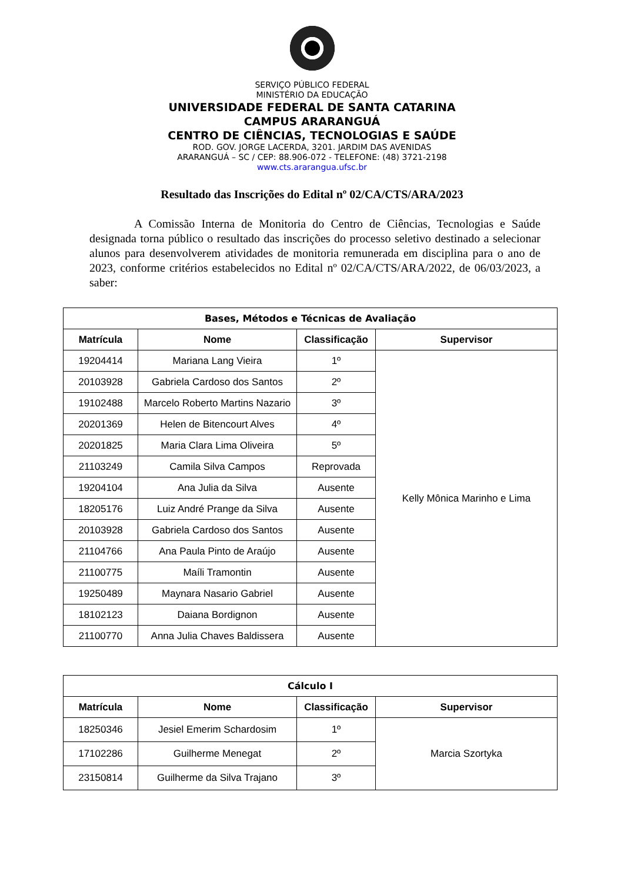SERVIÇO PÚBLICO FEDERAL
MINISTÉRIO DA EDUCAÇÃO
UNIVERSIDADE FEDERAL DE SANTA CATARINA
CAMPUS ARARANGUÁ
CENTRO DE CIÊNCIAS, TECNOLOGIAS E SAÚDE
ROD. GOV. JORGE LACERDA, 3201. JARDIM DAS AVENIDAS
ARARANGUÁ – SC / CEP: 88.906-072 - TELEFONE: (48) 3721-2198
www.cts.ararangua.ufsc.br
Resultado das Inscrições do Edital nº 02/CA/CTS/ARA/2023
A Comissão Interna de Monitoria do Centro de Ciências, Tecnologias e Saúde designada torna público o resultado das inscrições do processo seletivo destinado a selecionar alunos para desenvolverem atividades de monitoria remunerada em disciplina para o ano de 2023, conforme critérios estabelecidos no Edital nº 02/CA/CTS/ARA/2022, de 06/03/2023, a saber:
| Bases, Métodos e Técnicas de Avaliação | | | |
| --- | --- | --- | --- |
| Matrícula | Nome | Classificação | Supervisor |
| 19204414 | Mariana Lang Vieira | 1º | Kelly Mônica Marinho e Lima |
| 20103928 | Gabriela Cardoso dos Santos | 2º | |
| 19102488 | Marcelo Roberto Martins Nazario | 3º | |
| 20201369 | Helen de Bitencourt Alves | 4º | |
| 20201825 | Maria Clara Lima Oliveira | 5º | |
| 21103249 | Camila Silva Campos | Reprovada | |
| 19204104 | Ana Julia da Silva | Ausente | |
| 18205176 | Luiz André Prange da Silva | Ausente | |
| 20103928 | Gabriela Cardoso dos Santos | Ausente | |
| 21104766 | Ana Paula Pinto de Araújo | Ausente | |
| 21100775 | Maíli Tramontin | Ausente | |
| 19250489 | Maynara Nasario Gabriel | Ausente | |
| 18102123 | Daiana Bordignon | Ausente | |
| 21100770 | Anna Julia Chaves Baldissera | Ausente | |
| Cálculo I | | | |
| --- | --- | --- | --- |
| Matrícula | Nome | Classificação | Supervisor |
| 18250346 | Jesiel Emerim Schardosim | 1º | Marcia Szortyka |
| 17102286 | Guilherme Menegat | 2º | |
| 23150814 | Guilherme da Silva Trajano | 3º | |